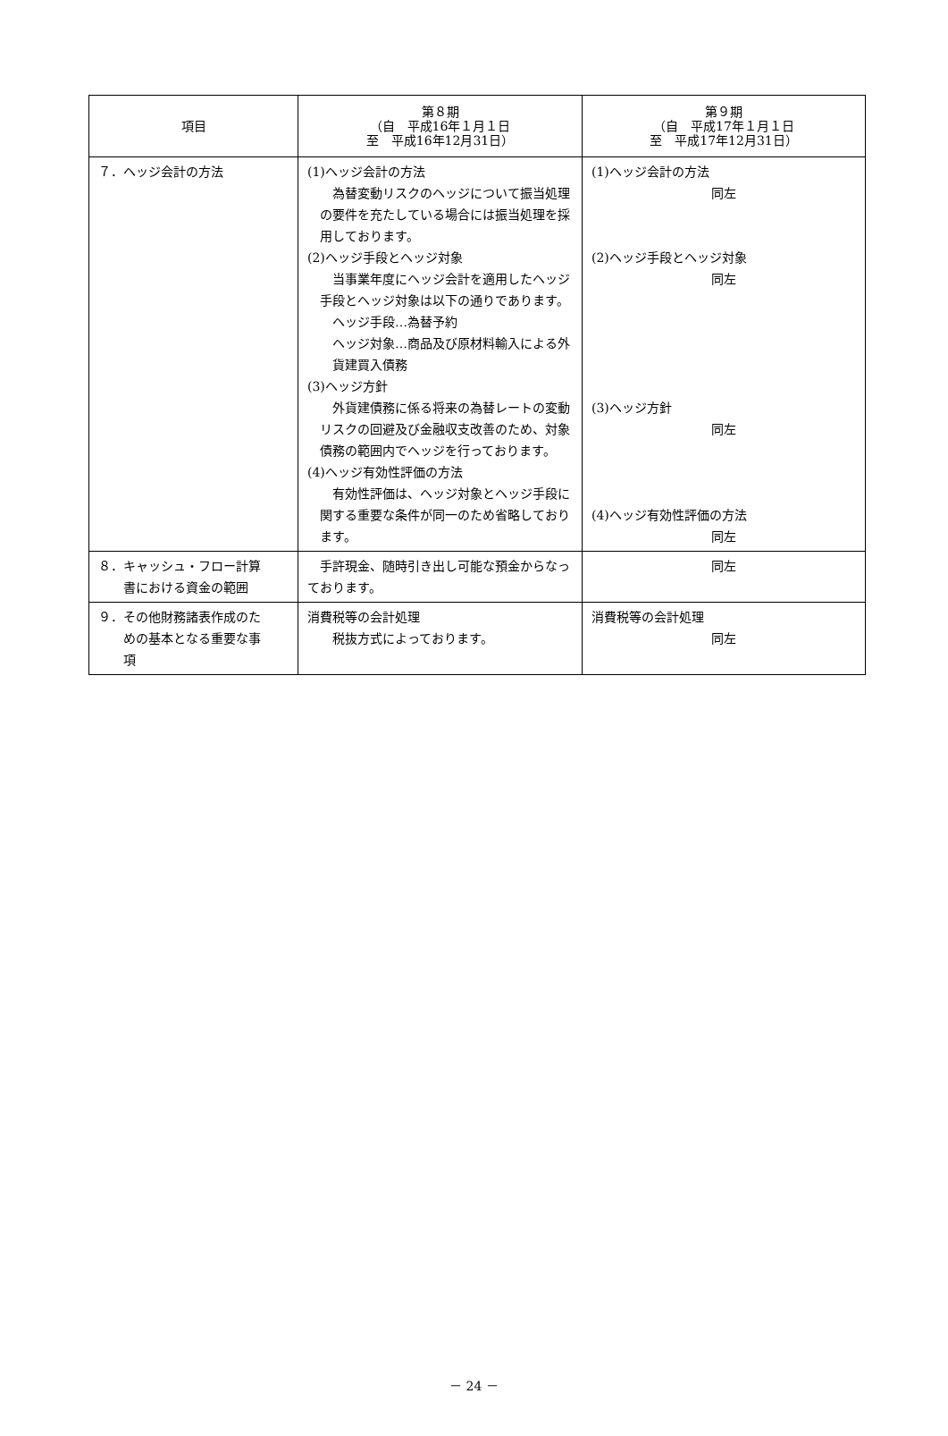| 項目 | 第８期 （自 平成16年１月１日 至 平成16年12月31日） | 第９期 （自 平成17年１月１日 至 平成17年12月31日） |
| --- | --- | --- |
| ７．ヘッジ会計の方法 | (1)ヘッジ会計の方法 為替変動リスクのヘッジについて振当処理の要件を充たしている場合には振当処理を採用しております。 (2)ヘッジ手段とヘッジ対象 当事業年度にヘッジ会計を適用したヘッジ手段とヘッジ対象は以下の通りであります。 ヘッジ手段…為替予約 ヘッジ対象…商品及び原材料輸入による外貨建買入債務 (3)ヘッジ方針 外貨建債務に係る将来の為替レートの変動リスクの回避及び金融収支改善のため、対象債務の範囲内でヘッジを行っております。 (4)ヘッジ有効性評価の方法 有効性評価は、ヘッジ対象とヘッジ手段に関する重要な条件が同一のため省略しております。 | (1)ヘッジ会計の方法 同左 (2)ヘッジ手段とヘッジ対象 同左 (3)ヘッジ方針 同左 (4)ヘッジ有効性評価の方法 同左 |
| ８．キャッシュ・フロー計算 書における資金の範囲 | 手許現金、随時引き出し可能な預金からなっております。 | 同左 |
| ９．その他財務諸表作成のた めの基本となる重要な事 項 | 消費税等の会計処理 税抜方式によっております。 | 消費税等の会計処理 同左 |
－ 24 －